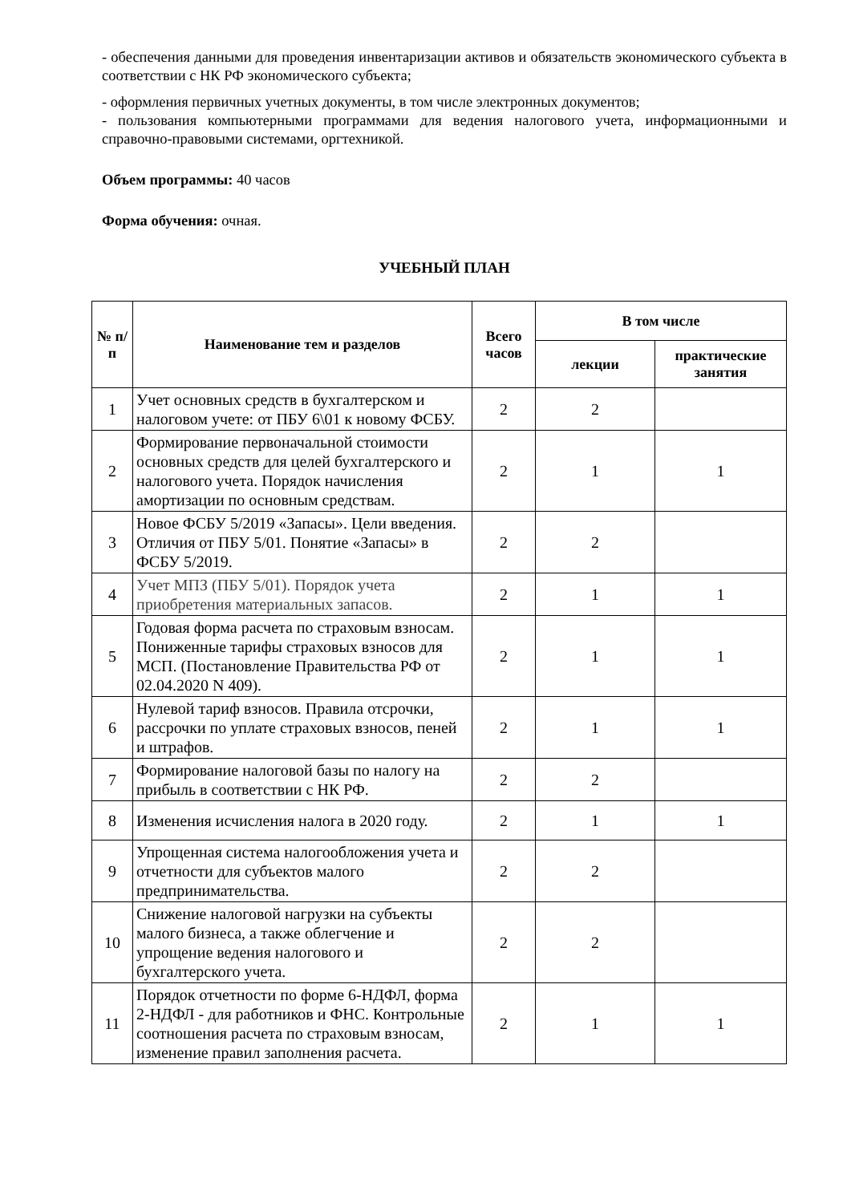- обеспечения данными для проведения инвентаризации активов и обязательств экономического субъекта в соответствии с НК РФ экономического субъекта;
- оформления первичных учетных документы, в том числе электронных документов;
- пользования компьютерными программами для ведения налогового учета, информационными и справочно-правовыми системами, оргтехникой.
Объем программы: 40 часов
Форма обучения: очная.
УЧЕБНЫЙ ПЛАН
| № п/п | Наименование тем и разделов | Всего часов | В том числе | |
| --- | --- | --- | --- | --- |
| | | | лекции | практические занятия |
| 1 | Учет основных средств в бухгалтерском и налоговом учете: от ПБУ 6\01 к новому ФСБУ. | 2 | 2 | |
| 2 | Формирование первоначальной стоимости основных средств для целей бухгалтерского и налогового учета. Порядок начисления амортизации по основным средствам. | 2 | 1 | 1 |
| 3 | Новое ФСБУ 5/2019 «Запасы». Цели введения. Отличия от ПБУ 5/01. Понятие «Запасы» в ФСБУ 5/2019. | 2 | 2 | |
| 4 | Учет МПЗ (ПБУ 5/01). Порядок учета приобретения материальных запасов. | 2 | 1 | 1 |
| 5 | Годовая форма расчета по страховым взносам. Пониженные тарифы страховых взносов для МСП. (Постановление Правительства РФ от 02.04.2020 N 409). | 2 | 1 | 1 |
| 6 | Нулевой тариф взносов. Правила отсрочки, рассрочки по уплате страховых взносов, пеней и штрафов. | 2 | 1 | 1 |
| 7 | Формирование налоговой базы по налогу на прибыль в соответствии с НК РФ. | 2 | 2 | |
| 8 | Изменения исчисления налога в 2020 году. | 2 | 1 | 1 |
| 9 | Упрощенная система налогообложения учета и отчетности для субъектов малого предпринимательства. | 2 | 2 | |
| 10 | Снижение налоговой нагрузки на субъекты малого бизнеса, а также облегчение и упрощение ведения налогового и бухгалтерского учета. | 2 | 2 | |
| 11 | Порядок отчетности по форме 6-НДФЛ, форма 2-НДФЛ - для работников и ФНС. Контрольные соотношения расчета по страховым взносам, изменение правил заполнения расчета. | 2 | 1 | 1 |